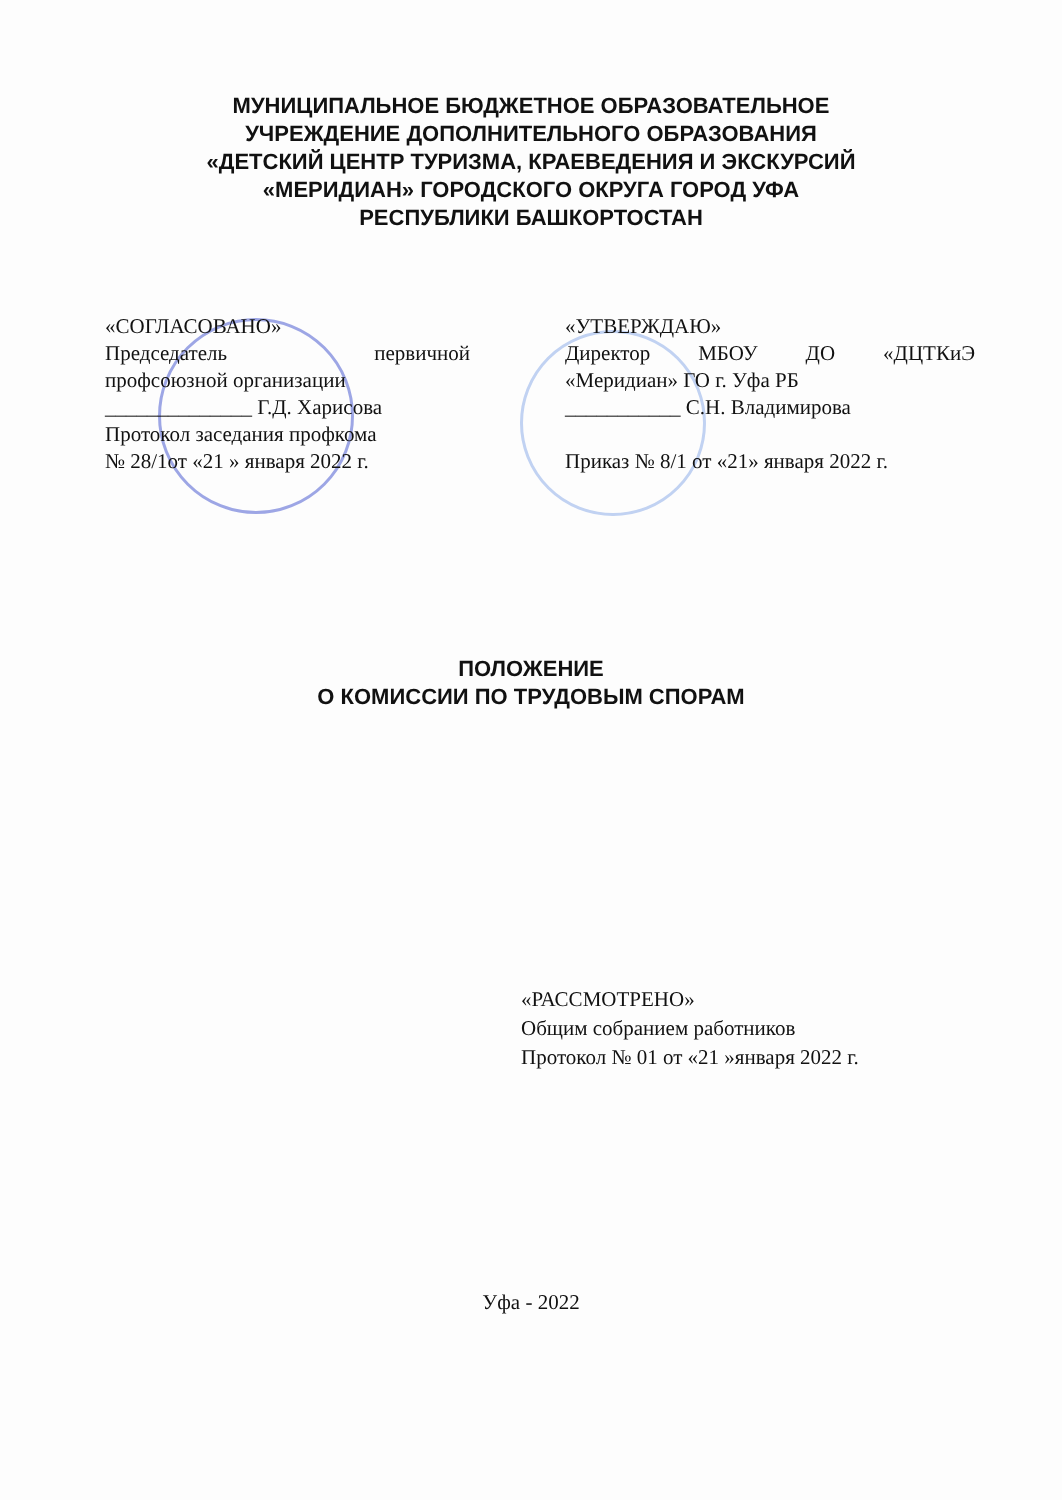МУНИЦИПАЛЬНОЕ БЮДЖЕТНОЕ ОБРАЗОВАТЕЛЬНОЕ
УЧРЕЖДЕНИЕ ДОПОЛНИТЕЛЬНОГО ОБРАЗОВАНИЯ
«ДЕТСКИЙ ЦЕНТР ТУРИЗМА, КРАЕВЕДЕНИЯ И ЭКСКУРСИЙ
«МЕРИДИАН» ГОРОДСКОГО ОКРУГА ГОРОД УФА
РЕСПУБЛИКИ БАШКОРТОСТАН
«СОГЛАСОВАНО»
Председатель первичной
профсоюзной организации
______________ Г.Д. Харисова
Протокол заседания профкома
№ 28/1от «21 » января 2022 г.
«УТВЕРЖДАЮ»
Директор МБОУ ДО «ДЦТКиЭ
«Меридиан» ГО г. Уфа РБ
___________ С.Н. Владимирова
Приказ № 8/1 от «21» января 2022 г.
ПОЛОЖЕНИЕ
О КОМИССИИ ПО ТРУДОВЫМ СПОРАМ
«РАССМОТРЕНО»
Общим собранием работников
Протокол № 01 от «21 »января 2022 г.
Уфа - 2022